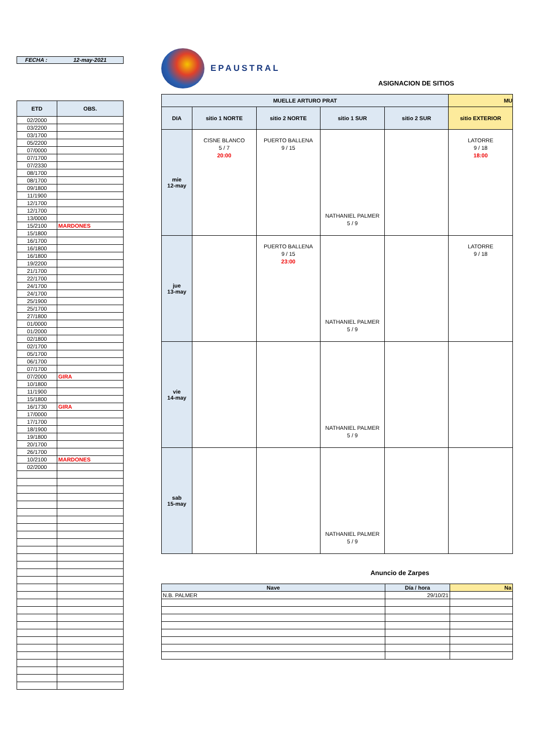FECHA : 12-may-2021
| ETD | OBS. |
| --- | --- |
| 02/2000 | |
| 03/2200 | |
| 03/1700 | |
| 05/2200 | |
| 07/0000 | |
| 07/1700 | |
| 07/2330 | |
| 08/1700 | |
| 08/1700 | |
| 09/1800 | |
| 11/1900 | |
| 12/1700 | |
| 12/1700 | |
| 13/0000 | |
| 15/2100 | MARDONES |
| 15/1800 | |
| 16/1700 | |
| 16/1800 | |
| 16/1800 | |
| 19/2200 | |
| 21/1700 | |
| 22/1700 | |
| 24/1700 | |
| 24/1700 | |
| 25/1900 | |
| 25/1700 | |
| 27/1800 | |
| 01/0000 | |
| 01/2000 | |
| 02/1800 | |
| 02/1700 | |
| 05/1700 | |
| 06/1700 | |
| 07/1700 | |
| 07/2000 | GIRA |
| 10/1800 | |
| 11/1900 | |
| 15/1800 | |
| 16/1730 | GIRA |
| 17/0000 | |
| 17/1700 | |
| 18/1900 | |
| 19/1800 | |
| 20/1700 | |
| 26/1700 | |
| 10/2100 | MARDONES |
| 02/2000 | |
EPAUSTRAL
ASIGNACION DE SITIOS
| MUELLE ARTURO PRAT | | | | | MU |
| --- | --- | --- | --- | --- | --- |
| DIA | sitio 1 NORTE | sitio 2 NORTE | sitio 1 SUR | sitio 2 SUR | sitio EXTERIOR |
| mie 12-may | CISNE BLANCO 5 / 7 20:00 | PUERTO BALLENA 9 / 15 | NATHANIEL PALMER 5 / 9 | | LATORRE 9 / 18 18:00 |
| jue 13-may | | PUERTO BALLENA 9 / 15 23:00 | NATHANIEL PALMER 5 / 9 | | LATORRE 9 / 18 |
| vie 14-may | | | NATHANIEL PALMER 5 / 9 | | |
| sab 15-may | | | NATHANIEL PALMER 5 / 9 | | |
Anuncio de Zarpes
| Nave | Día / hora | Na |
| --- | --- | --- |
| N.B. PALMER | 29/10/21 | |